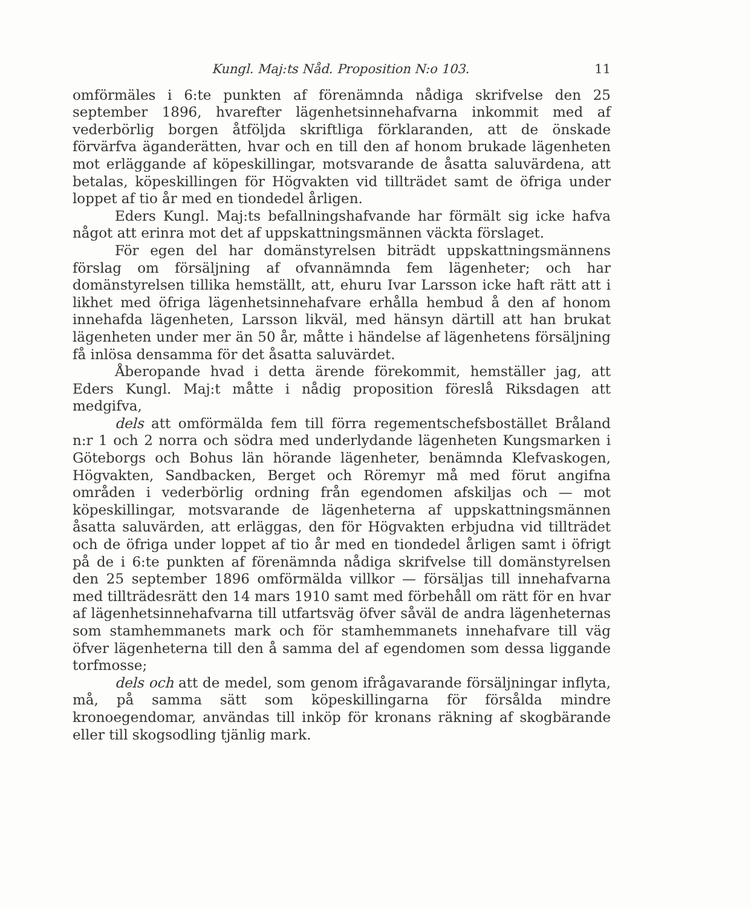Kungl. Maj:ts Nåd. Proposition N:o 103. 11
omförmäles i 6:te punkten af förenämnda nådiga skrifvelse den 25 september 1896, hvarefter lägenhetsinnehafvarna inkommit med af vederbörlig borgen åtföljda skriftliga förklaranden, att de önskade förvärfva äganderätten, hvar och en till den af honom brukade lägenheten mot erläggande af köpeskillingar, motsvarande de åsatta saluvärdena, att betalas, köpeskillingen för Högvakten vid tillträdet samt de öfriga under loppet af tio år med en tiondedel årligen.
Eders Kungl. Maj:ts befallningshafvande har förmält sig icke hafva något att erinra mot det af uppskattningsmännen väckta förslaget.
För egen del har domänstyrelsen biträdt uppskattningsmännens förslag om försäljning af ofvannämnda fem lägenheter; och har domänstyrelsen tillika hemställt, att, ehuru Ivar Larsson icke haft rätt att i likhet med öfriga lägenhetsinnehafvare erhålla hembud å den af honom innehafda lägenheten, Larsson likväl, med hänsyn därtill att han brukat lägenheten under mer än 50 år, måtte i händelse af lägenhetens försäljning få inlösa densamma för det åsatta saluvärdet.
Åberopande hvad i detta ärende förekommit, hemställer jag, att Eders Kungl. Maj:t måtte i nådig proposition föreslå Riksdagen att medgifva,
dels att omförmälda fem till förra regementschefsbostället Bråland n:r 1 och 2 norra och södra med underlydande lägenheten Kungsmarken i Göteborgs och Bohus län hörande lägenheter, benämnda Klefvaskogen, Högvakten, Sandbacken, Berget och Röremyr må med förut angifna områden i vederbörlig ordning från egendomen afskiljas och — mot köpeskillingar, motsvarande de lägenheterna af uppskattningsmännen åsatta saluvärden, att erläggas, den för Högvakten erbjudna vid tillträdet och de öfriga under loppet af tio år med en tiondedel årligen samt i öfrigt på de i 6:te punkten af förenämnda nådiga skrifvelse till domänstyrelsen den 25 september 1896 omförmälda villkor — försäljas till innehafvarna med tillträdesrätt den 14 mars 1910 samt med förbehåll om rätt för en hvar af lägenhetsinnehafvarna till utfartsväg öfver såväl de andra lägenheternas som stamhemmanets mark och för stamhemmanets innehafvare till väg öfver lägenheterna till den å samma del af egendomen som dessa liggande torfmosse;
dels och att de medel, som genom ifrågavarande försäljningar inflyta, må, på samma sätt som köpeskillingarna för försålda mindre kronoegendomar, användas till inköp för kronans räkning af skogbärande eller till skogsodling tjänlig mark.